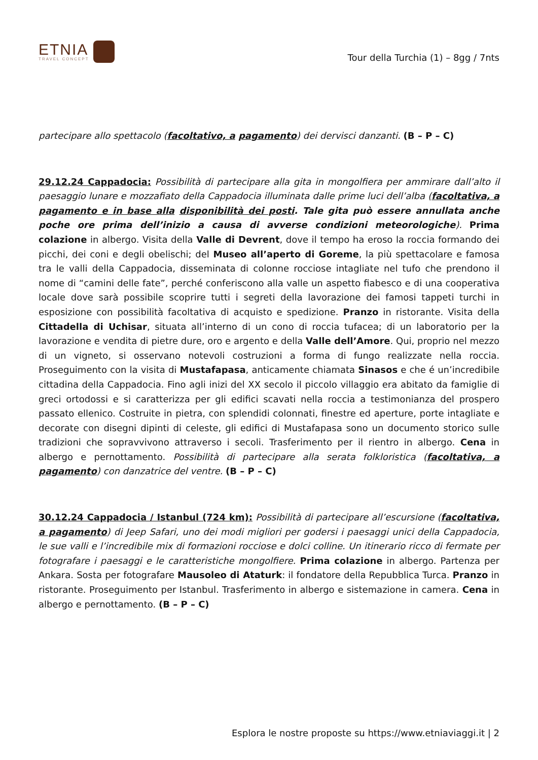ETNIA
TRAVEL CONCEPT
Tour della Turchia (1) – 8gg / 7nts
partecipare allo spettacolo (facoltativo, a pagamento) dei dervisci danzanti. (B – P – C)
29.12.24 Cappadocia: Possibilità di partecipare alla gita in mongolfiera per ammirare dall’alto il paesaggio lunare e mozzafiato della Cappadocia illuminata dalle prime luci dell’alba (facoltativa, a pagamento e in base alla disponibilità dei posti. Tale gita può essere annullata anche poche ore prima dell’inizio a causa di avverse condizioni meteorologiche). Prima colazione in albergo. Visita della Valle di Devrent, dove il tempo ha eroso la roccia formando dei picchi, dei coni e degli obelischi; del Museo all’aperto di Goreme, la più spettacolare e famosa tra le valli della Cappadocia, disseminata di colonne rocciose intagliate nel tufo che prendono il nome di “camini delle fate”, perché conferiscono alla valle un aspetto fiabesco e di una cooperativa locale dove sarà possibile scoprire tutti i segreti della lavorazione dei famosi tappeti turchi in esposizione con possibilità facoltativa di acquisto e spedizione. Pranzo in ristorante. Visita della Cittadella di Uchisar, situata all’interno di un cono di roccia tufacea; di un laboratorio per la lavorazione e vendita di pietre dure, oro e argento e della Valle dell’Amore. Qui, proprio nel mezzo di un vigneto, si osservano notevoli costruzioni a forma di fungo realizzate nella roccia. Proseguimento con la visita di Mustafapasa, anticamente chiamata Sinasos e che é un’incredibile cittadina della Cappadocia. Fino agli inizi del XX secolo il piccolo villaggio era abitato da famiglie di greci ortodossi e si caratterizza per gli edifici scavati nella roccia a testimonianza del prospero passato ellenico. Costruite in pietra, con splendidi colonnati, finestre ed aperture, porte intagliate e decorate con disegni dipinti di celeste, gli edifici di Mustafapasa sono un documento storico sulle tradizioni che sopravvivono attraverso i secoli. Trasferimento per il rientro in albergo. Cena in albergo e pernottamento. Possibilità di partecipare alla serata folkloristica (facoltativa, a pagamento) con danzatrice del ventre. (B – P – C)
30.12.24 Cappadocia / Istanbul (724 km): Possibilità di partecipare all’escursione (facoltativa, a pagamento) di Jeep Safari, uno dei modi migliori per godersi i paesaggi unici della Cappadocia, le sue valli e l’incredibile mix di formazioni rocciose e dolci colline. Un itinerario ricco di fermate per fotografare i paesaggi e le caratteristiche mongolfiere. Prima colazione in albergo. Partenza per Ankara. Sosta per fotografare Mausoleo di Ataturk: il fondatore della Repubblica Turca. Pranzo in ristorante. Proseguimento per Istanbul. Trasferimento in albergo e sistemazione in camera. Cena in albergo e pernottamento. (B – P – C)
Esplora le nostre proposte su https://www.etniaviaggi.it | 2